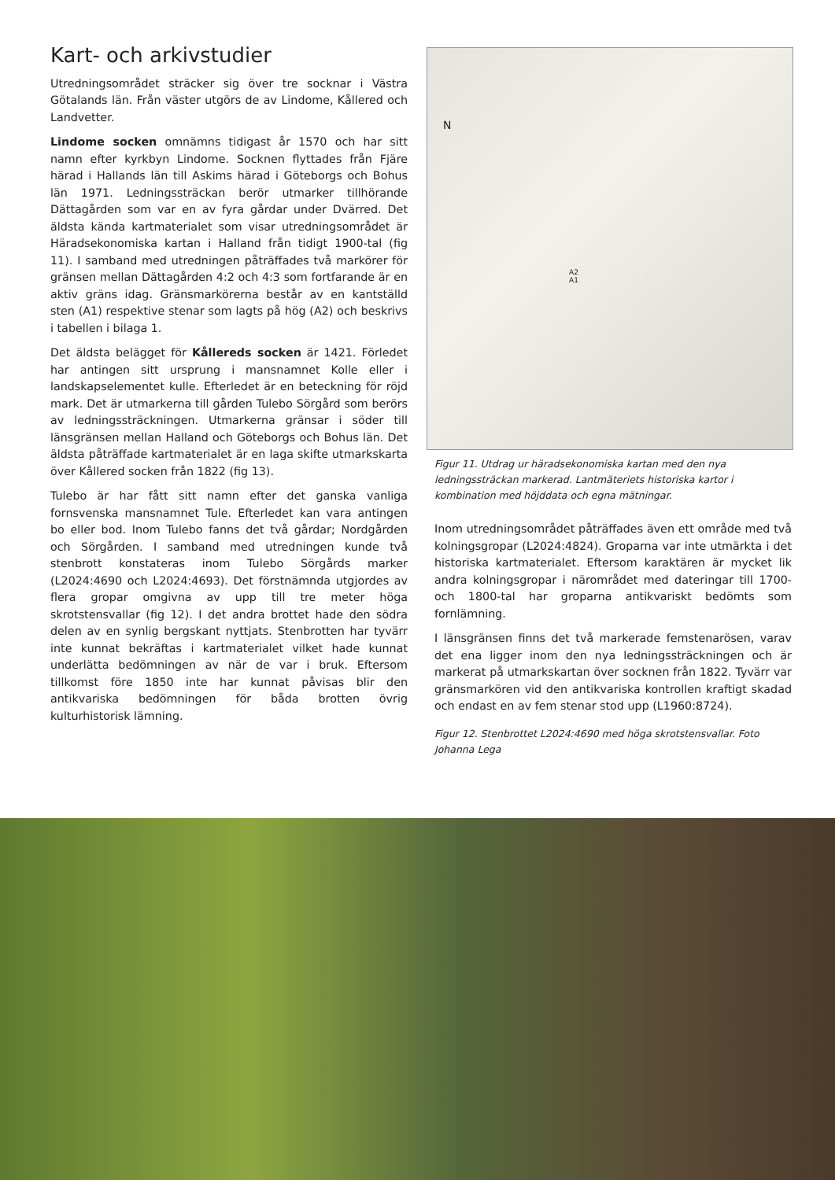Kart- och arkivstudier
Utredningsområdet sträcker sig över tre socknar i Västra Götalands län. Från väster utgörs de av Lindome, Kållered och Landvetter.
Lindome socken omnämns tidigast år 1570 och har sitt namn efter kyrkbyn Lindome. Socknen flyttades från Fjäre härad i Hallands län till Askims härad i Göteborgs och Bohus län 1971. Ledningssträckan berör utmarker tillhörande Dättagården som var en av fyra gårdar under Dvärred. Det äldsta kända kartmaterialet som visar utredningsområdet är Häradsekonomiska kartan i Halland från tidigt 1900-tal (fig 11). I samband med utredningen påträffades två markörer för gränsen mellan Dättagården 4:2 och 4:3 som fortfarande är en aktiv gräns idag. Gränsmarkörerna består av en kantställd sten (A1) respektive stenar som lagts på hög (A2) och beskrivs i tabellen i bilaga 1.
Det äldsta belägget för Kållereds socken är 1421. Förledet har antingen sitt ursprung i mansnamnet Kolle eller i landskapselementet kulle. Efterledet är en beteckning för röjd mark. Det är utmarkerna till gården Tulebo Sörgård som berörs av ledningssträckningen. Utmarkerna gränsar i söder till länsgränsen mellan Halland och Göteborgs och Bohus län. Det äldsta påträffade kartmaterialet är en laga skifte utmarkskarta över Kållered socken från 1822 (fig 13).
Tulebo är har fått sitt namn efter det ganska vanliga fornsvenska mansnamnet Tule. Efterledet kan vara antingen bo eller bod. Inom Tulebo fanns det två gårdar; Nordgården och Sörgården. I samband med utredningen kunde två stenbrott konstateras inom Tulebo Sörgårds marker (L2024:4690 och L2024:4693). Det förstnämnda utgjordes av flera gropar omgivna av upp till tre meter höga skrotstensvallar (fig 12). I det andra brottet hade den södra delen av en synlig bergskant nyttjats. Stenbrotten har tyvärr inte kunnat bekräftas i kartmaterialet vilket hade kunnat underlätta bedömningen av när de var i bruk. Eftersom tillkomst före 1850 inte har kunnat påvisas blir den antikvariska bedömningen för båda brotten övrig kulturhistorisk lämning.
N
A2
A1
Figur 11. Utdrag ur häradsekonomiska kartan med den nya ledningssträckan markerad. Lantmäteriets historiska kartor i kombination med höjddata och egna mätningar.
Inom utredningsområdet påträffades även ett område med två kolningsgropar (L2024:4824). Groparna var inte utmärkta i det historiska kartmaterialet. Eftersom karaktären är mycket lik andra kolningsgropar i närområdet med dateringar till 1700- och 1800-tal har groparna antikvariskt bedömts som fornlämning.
I länsgränsen finns det två markerade femstenarösen, varav det ena ligger inom den nya ledningssträckningen och är markerat på utmarkskartan över socknen från 1822. Tyvärr var gränsmarkören vid den antikvariska kontrollen kraftigt skadad och endast en av fem stenar stod upp (L1960:8724).
Figur 12. Stenbrottet L2024:4690 med höga skrotstensvallar. Foto Johanna Lega